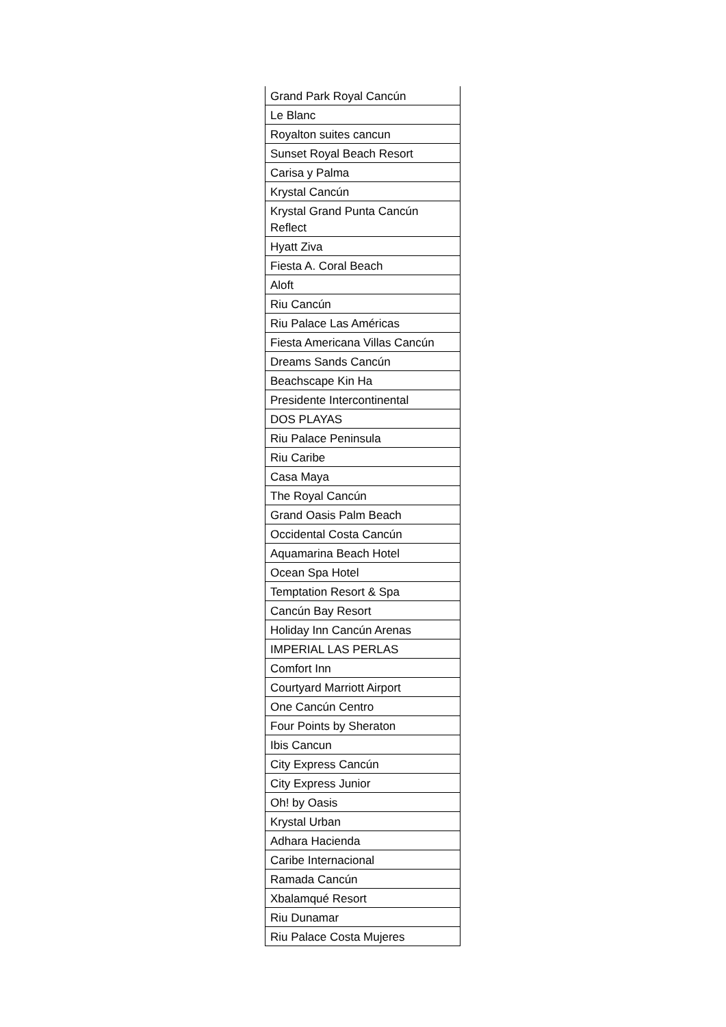| Grand Park Royal Cancún |
| Le Blanc |
| Royalton suites cancun |
| Sunset Royal Beach Resort |
| Carisa y Palma |
| Krystal Cancún |
| Krystal Grand Punta Cancún Reflect |
| Hyatt Ziva |
| Fiesta A. Coral Beach |
| Aloft |
| Riu Cancún |
| Riu Palace Las Américas |
| Fiesta Americana Villas Cancún |
| Dreams Sands Cancún |
| Beachscape Kin Ha |
| Presidente Intercontinental |
| DOS PLAYAS |
| Riu Palace Peninsula |
| Riu Caribe |
| Casa Maya |
| The Royal Cancún |
| Grand Oasis Palm Beach |
| Occidental Costa Cancún |
| Aquamarina Beach Hotel |
| Ocean Spa Hotel |
| Temptation Resort & Spa |
| Cancún Bay Resort |
| Holiday Inn Cancún Arenas |
| IMPERIAL LAS PERLAS |
| Comfort Inn |
| Courtyard Marriott Airport |
| One Cancún Centro |
| Four Points by Sheraton |
| Ibis Cancun |
| City Express Cancún |
| City Express Junior |
| Oh! by Oasis |
| Krystal Urban |
| Adhara Hacienda |
| Caribe Internacional |
| Ramada Cancún |
| Xbalamqué Resort |
| Riu Dunamar |
| Riu Palace Costa Mujeres |